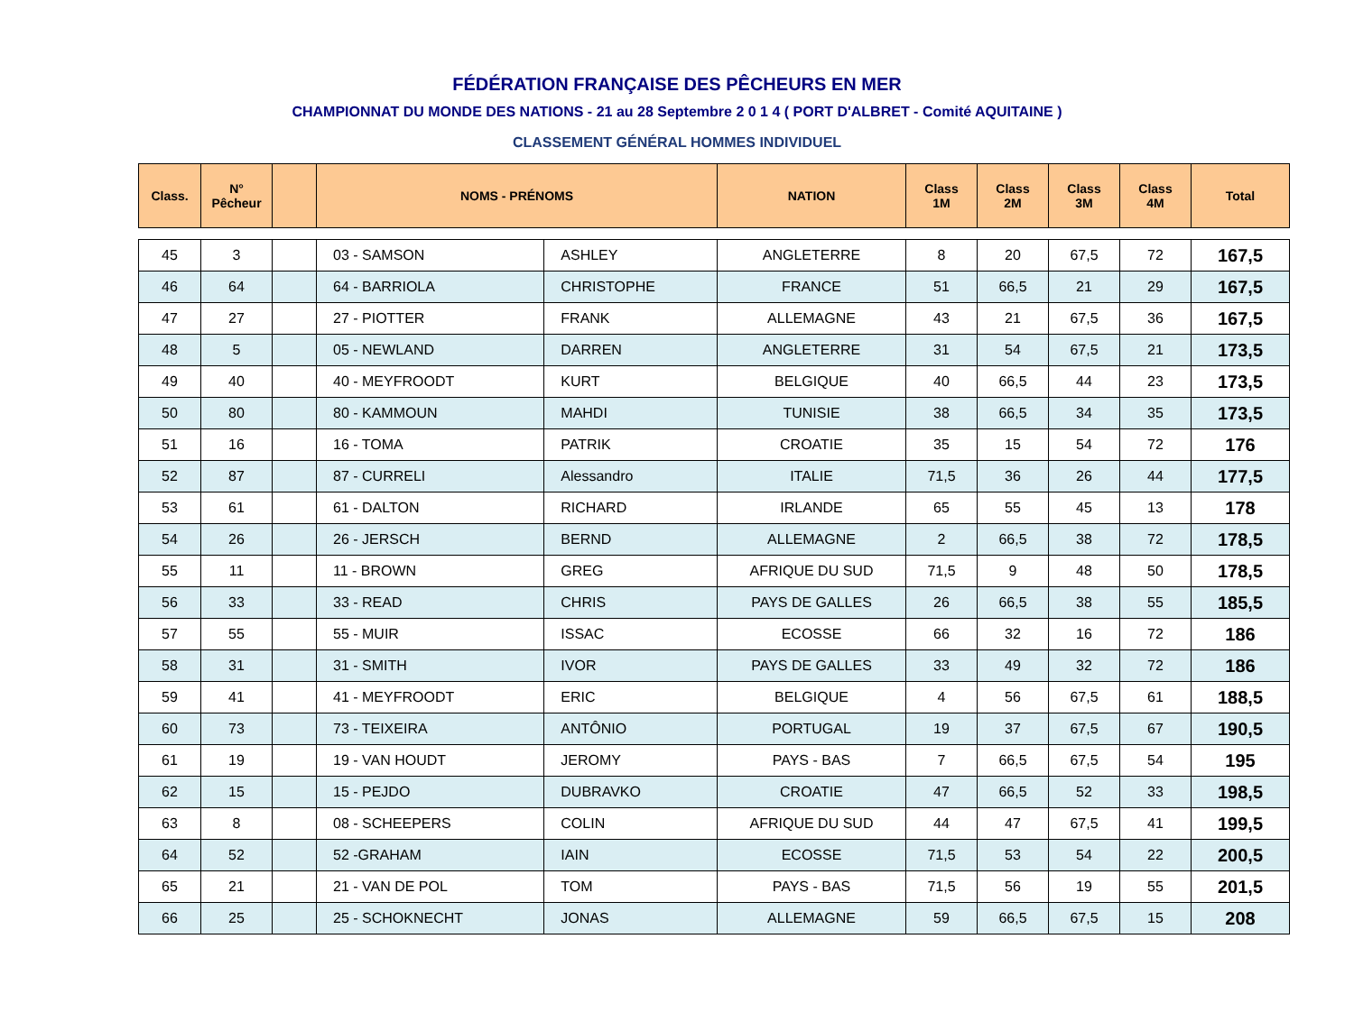FÉDÉRATION FRANÇAISE DES PÊCHEURS EN MER
CHAMPIONNAT DU MONDE DES NATIONS - 21 au 28 Septembre 2 0 1 4 ( PORT D'ALBRET - Comité AQUITAINE )
CLASSEMENT GÉNÉRAL HOMMES INDIVIDUEL
| Class. | N° Pêcheur | | NOMS - PRÉNOMS | | NATION | Class 1M | Class 2M | Class 3M | Class 4M | Total |
| --- | --- | --- | --- | --- | --- | --- | --- | --- | --- | --- |
| 45 | 3 | | 03 - SAMSON | ASHLEY | ANGLETERRE | 8 | 20 | 67,5 | 72 | 167,5 |
| 46 | 64 | | 64 - BARRIOLA | CHRISTOPHE | FRANCE | 51 | 66,5 | 21 | 29 | 167,5 |
| 47 | 27 | | 27 - PIOTTER | FRANK | ALLEMAGNE | 43 | 21 | 67,5 | 36 | 167,5 |
| 48 | 5 | | 05 - NEWLAND | DARREN | ANGLETERRE | 31 | 54 | 67,5 | 21 | 173,5 |
| 49 | 40 | | 40 - MEYFROODT | KURT | BELGIQUE | 40 | 66,5 | 44 | 23 | 173,5 |
| 50 | 80 | | 80 - KAMMOUN | MAHDI | TUNISIE | 38 | 66,5 | 34 | 35 | 173,5 |
| 51 | 16 | | 16 - TOMA | PATRIK | CROATIE | 35 | 15 | 54 | 72 | 176 |
| 52 | 87 | | 87 - CURRELI | Alessandro | ITALIE | 71,5 | 36 | 26 | 44 | 177,5 |
| 53 | 61 | | 61 - DALTON | RICHARD | IRLANDE | 65 | 55 | 45 | 13 | 178 |
| 54 | 26 | | 26 - JERSCH | BERND | ALLEMAGNE | 2 | 66,5 | 38 | 72 | 178,5 |
| 55 | 11 | | 11 - BROWN | GREG | AFRIQUE DU SUD | 71,5 | 9 | 48 | 50 | 178,5 |
| 56 | 33 | | 33 - READ | CHRIS | PAYS DE GALLES | 26 | 66,5 | 38 | 55 | 185,5 |
| 57 | 55 | | 55 - MUIR | ISSAC | ECOSSE | 66 | 32 | 16 | 72 | 186 |
| 58 | 31 | | 31 - SMITH | IVOR | PAYS DE GALLES | 33 | 49 | 32 | 72 | 186 |
| 59 | 41 | | 41 - MEYFROODT | ERIC | BELGIQUE | 4 | 56 | 67,5 | 61 | 188,5 |
| 60 | 73 | | 73 - TEIXEIRA | ANTÔNIO | PORTUGAL | 19 | 37 | 67,5 | 67 | 190,5 |
| 61 | 19 | | 19 - VAN HOUDT | JEROMY | PAYS - BAS | 7 | 66,5 | 67,5 | 54 | 195 |
| 62 | 15 | | 15 - PEJDO | DUBRAVKO | CROATIE | 47 | 66,5 | 52 | 33 | 198,5 |
| 63 | 8 | | 08 - SCHEEPERS | COLIN | AFRIQUE DU SUD | 44 | 47 | 67,5 | 41 | 199,5 |
| 64 | 52 | | 52 -GRAHAM | IAIN | ECOSSE | 71,5 | 53 | 54 | 22 | 200,5 |
| 65 | 21 | | 21 - VAN DE POL | TOM | PAYS - BAS | 71,5 | 56 | 19 | 55 | 201,5 |
| 66 | 25 | | 25 - SCHOKNECHT | JONAS | ALLEMAGNE | 59 | 66,5 | 67,5 | 15 | 208 |